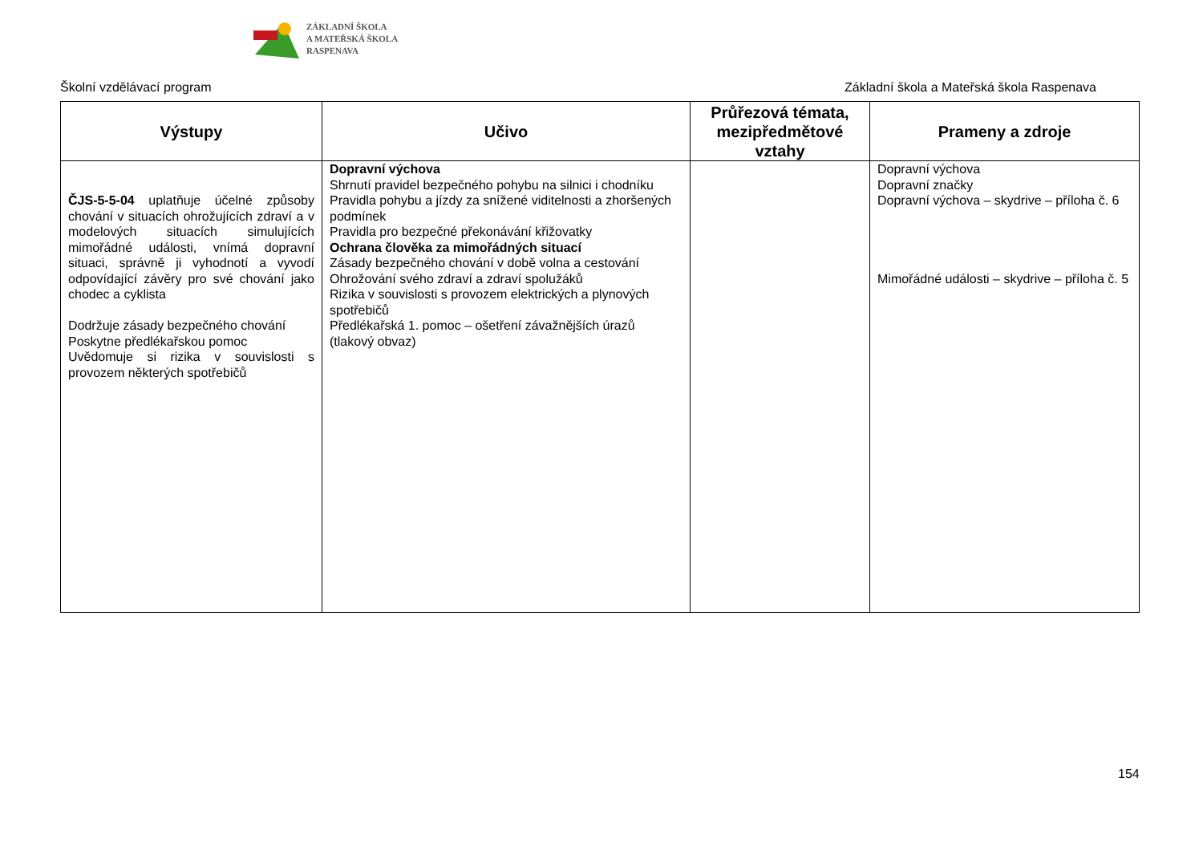ZÁKLADNÍ ŠKOLA
A MATEŘSKÁ ŠKOLA
RASPENAVA
Školní vzdělávací program Základní škola a Mateřská škola Raspenava
| Výstupy | Učivo | Průřezová témata, mezipředmětové vztahy | Prameny a zdroje |
| --- | --- | --- | --- |
| ČJS-5-5-04 uplatňuje účelné způsoby chování v situacích ohrožujících zdraví a v modelových situacích simulujících mimořádné události, vnímá dopravní situaci, správně ji vyhodnotí a vyvodí odpovídající závěry pro své chování jako chodec a cyklista Dodržuje zásady bezpečného chování Poskytne předlékařskou pomoc Uvědomuje si rizika v souvislosti s provozem některých spotřebičů | Dopravní výchova Shrnutí pravidel bezpečného pohybu na silnici i chodníku Pravidla pohybu a jízdy za snížené viditelnosti a zhoršených podmínek Pravidla pro bezpečné překonávání křižovatky Ochrana člověka za mimořádných situací Zásady bezpečného chování v době volna a cestování Ohrožování svého zdraví a zdraví spolužáků Rizika v souvislosti s provozem elektrických a plynových spotřebičů Předlékařská 1. pomoc – ošetření závažnějších úrazů (tlakový obvaz) | | Dopravní výchova Dopravní značky Dopravní výchova – skydrive – příloha č. 6 Mimořádné události – skydrive – příloha č. 5 |
154